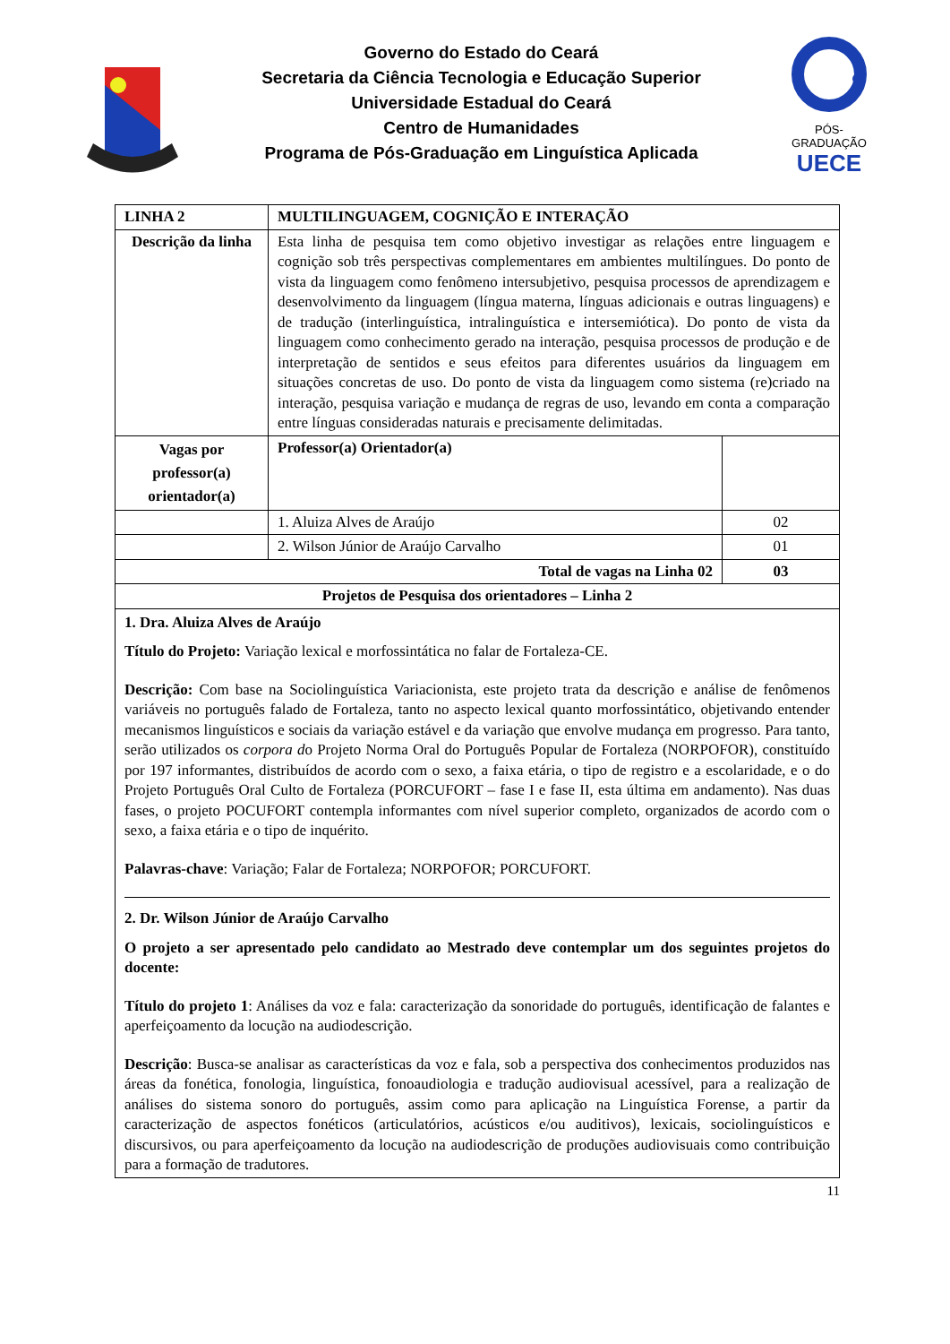Governo do Estado do Ceará
Secretaria da Ciência Tecnologia e Educação Superior
Universidade Estadual do Ceará
Centro de Humanidades
Programa de Pós-Graduação em Linguística Aplicada
PÓS-GRADUAÇÃO
UECE
| LINHA 2 | MULTILINGUAGEM, COGNIÇÃO E INTERAÇÃO | |
| Descrição da linha | Esta linha de pesquisa tem como objetivo investigar as relações entre linguagem e cognição sob três perspectivas complementares em ambientes multilíngues. Do ponto de vista da linguagem como fenômeno intersubjetivo, pesquisa processos de aprendizagem e desenvolvimento da linguagem (língua materna, línguas adicionais e outras linguagens) e de tradução (interlinguística, intralinguística e intersemiótica). Do ponto de vista da linguagem como conhecimento gerado na interação, pesquisa processos de produção e de interpretação de sentidos e seus efeitos para diferentes usuários da linguagem em situações concretas de uso. Do ponto de vista da linguagem como sistema (re)criado na interação, pesquisa variação e mudança de regras de uso, levando em conta a comparação entre línguas consideradas naturais e precisamente delimitadas. | |
| Vagas por professor(a) orientador(a) | Professor(a) Orientador(a) | |
| | 1. Aluiza Alves de Araújo | 02 |
| | 2. Wilson Júnior de Araújo Carvalho | 01 |
| Total de vagas na Linha 02 | | 03 |
| Projetos de Pesquisa dos orientadores – Linha 2 | | |
| 1. Dra. Aluiza Alves de Araújo Título do Projeto: Variação lexical e morfossintática no falar de Fortaleza-CE. Descrição: Com base na Sociolinguística Variacionista, este projeto trata da descrição e análise de fenômenos variáveis no português falado de Fortaleza, tanto no aspecto lexical quanto morfossintático, objetivando entender mecanismos linguísticos e sociais da variação estável e da variação que envolve mudança em progresso. Para tanto, serão utilizados os corpora d o Projeto Norma Oral do Português Popular de Fortaleza (NORPOFOR), constituído por 197 informantes, distribuídos de acordo com o sexo, a faixa etária, o tipo de registro e a escolaridade, e o do Projeto Português Oral Culto de Fortaleza (PORCUFORT – fase I e fase II, esta última em andamento). Nas duas fases, o projeto POCUFORT contempla informantes com nível superior completo, organizados de acordo com o sexo, a faixa etária e o tipo de inquérito. Palavras-chave : Variação; Falar de Fortaleza; NORPOFOR; PORCUFORT. 2. Dr. Wilson Júnior de Araújo Carvalho O projeto a ser apresentado pelo candidato ao Mestrado deve contemplar um dos seguintes projetos do docente: Título do projeto 1 : Análises da voz e fala: caracterização da sonoridade do português, identificação de falantes e aperfeiçoamento da locução na audiodescrição. Descrição : Busca-se analisar as características da voz e fala, sob a perspectiva dos conhecimentos produzidos nas áreas da fonética, fonologia, linguística, fonoaudiologia e tradução audiovisual acessível, para a realização de análises do sistema sonoro do português, assim como para aplicação na Linguística Forense, a partir da caracterização de aspectos fonéticos (articulatórios, acústicos e/ou auditivos), lexicais, sociolinguísticos e discursivos, ou para aperfeiçoamento da locução na audiodescrição de produções audiovisuais como contribuição para a formação de tradutores. | | |
11